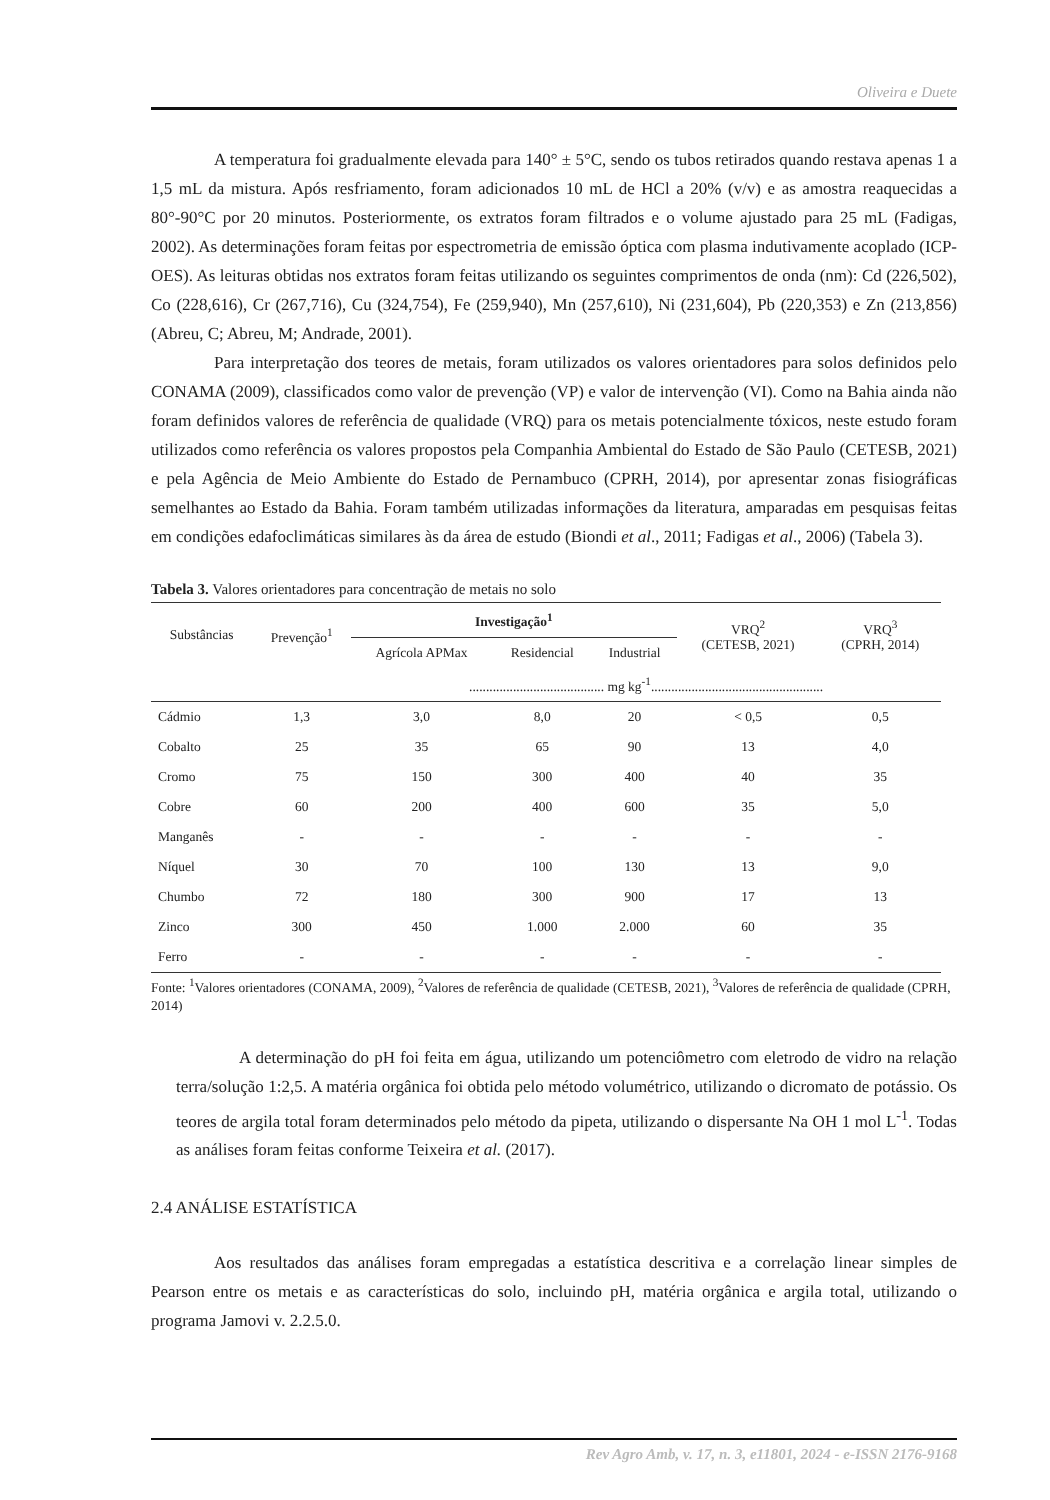Oliveira e Duete
A temperatura foi gradualmente elevada para 140° ± 5°C, sendo os tubos retirados quando restava apenas 1 a 1,5 mL da mistura. Após resfriamento, foram adicionados 10 mL de HCl a 20% (v/v) e as amostra reaquecidas a 80°-90°C por 20 minutos. Posteriormente, os extratos foram filtrados e o volume ajustado para 25 mL (Fadigas, 2002). As determinações foram feitas por espectrometria de emissão óptica com plasma indutivamente acoplado (ICP-OES). As leituras obtidas nos extratos foram feitas utilizando os seguintes comprimentos de onda (nm): Cd (226,502), Co (228,616), Cr (267,716), Cu (324,754), Fe (259,940), Mn (257,610), Ni (231,604), Pb (220,353) e Zn (213,856) (Abreu, C; Abreu, M; Andrade, 2001).
Para interpretação dos teores de metais, foram utilizados os valores orientadores para solos definidos pelo CONAMA (2009), classificados como valor de prevenção (VP) e valor de intervenção (VI). Como na Bahia ainda não foram definidos valores de referência de qualidade (VRQ) para os metais potencialmente tóxicos, neste estudo foram utilizados como referência os valores propostos pela Companhia Ambiental do Estado de São Paulo (CETESB, 2021) e pela Agência de Meio Ambiente do Estado de Pernambuco (CPRH, 2014), por apresentar zonas fisiográficas semelhantes ao Estado da Bahia. Foram também utilizadas informações da literatura, amparadas em pesquisas feitas em condições edafoclimáticas similares às da área de estudo (Biondi et al., 2011; Fadigas et al., 2006) (Tabela 3).
Tabela 3. Valores orientadores para concentração de metais no solo
| Substâncias | Prevenção<sup>1</sup> | Investigação<sup>1</sup> | | | VRQ<sup>2</sup> (CETESB, 2021) | VRQ<sup>3</sup> (CPRH, 2014) |
| --- | --- | --- | --- | --- | --- | --- |
| | | Agrícola APMax | Residencial | Industrial | | |
| | | ........................................ mg kg<sup>-1</sup>................................................... | | | | |
| Cádmio | 1,3 | 3,0 | 8,0 | 20 | < 0,5 | 0,5 |
| Cobalto | 25 | 35 | 65 | 90 | 13 | 4,0 |
| Cromo | 75 | 150 | 300 | 400 | 40 | 35 |
| Cobre | 60 | 200 | 400 | 600 | 35 | 5,0 |
| Manganês | - | - | - | - | - | - |
| Níquel | 30 | 70 | 100 | 130 | 13 | 9,0 |
| Chumbo | 72 | 180 | 300 | 900 | 17 | 13 |
| Zinco | 300 | 450 | 1.000 | 2.000 | 60 | 35 |
| Ferro | - | - | - | - | - | - |
Fonte: <sup>1</sup>Valores orientadores (CONAMA, 2009), <sup>2</sup>Valores de referência de qualidade (CETESB, 2021), <sup>3</sup>Valores de referência de qualidade (CPRH, 2014)
A determinação do pH foi feita em água, utilizando um potenciômetro com eletrodo de vidro na relação terra/solução 1:2,5. A matéria orgânica foi obtida pelo método volumétrico, utilizando o dicromato de potássio. Os teores de argila total foram determinados pelo método da pipeta, utilizando o dispersante Na OH 1 mol L<sup>-1</sup>. Todas as análises foram feitas conforme Teixeira et al. (2017).
2.4 ANÁLISE ESTATÍSTICA
Aos resultados das análises foram empregadas a estatística descritiva e a correlação linear simples de Pearson entre os metais e as características do solo, incluindo pH, matéria orgânica e argila total, utilizando o programa Jamovi v. 2.2.5.0.
Rev Agro Amb, v. 17, n. 3, e11801, 2024 - e-ISSN 2176-9168